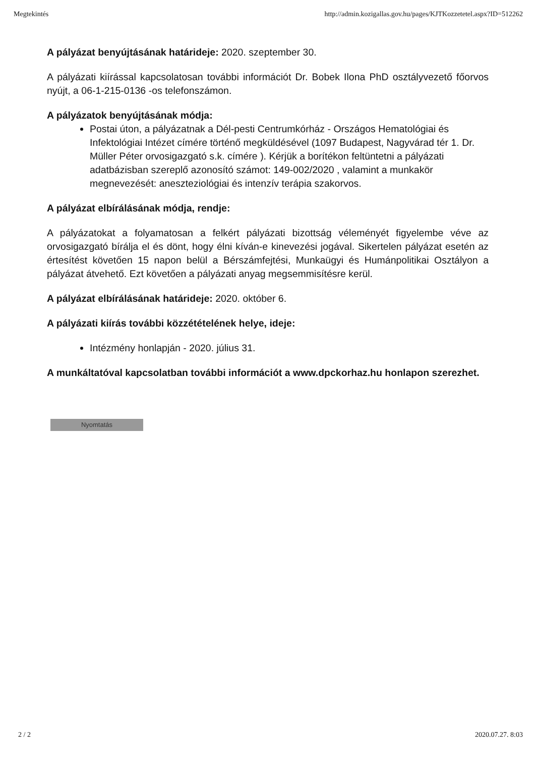Megtekintés http://admin.kozigallas.gov.hu/pages/KJTKozzetetel.aspx?ID=512262
A pályázat benyújtásának határideje: 2020. szeptember 30.
A pályázati kiírással kapcsolatosan további információt Dr. Bobek Ilona PhD osztályvezető főorvos nyújt, a 06-1-215-0136 -os telefonszámon.
A pályázatok benyújtásának módja:
Postai úton, a pályázatnak a Dél-pesti Centrumkórház - Országos Hematológiai és Infektológiai Intézet címére történő megküldésével (1097 Budapest, Nagyvárad tér 1. Dr. Müller Péter orvosigazgató s.k. címére ). Kérjük a borítékon feltüntetni a pályázati adatbázisban szereplő azonosító számot: 149-002/2020 , valamint a munkakör megnevezését: aneszteziológiai és intenzív terápia szakorvos.
A pályázat elbírálásának módja, rendje:
A pályázatokat a folyamatosan a felkért pályázati bizottság véleményét figyelembe véve az orvosigazgató bírálja el és dönt, hogy élni kíván-e kinevezési jogával. Sikertelen pályázat esetén az értesítést követően 15 napon belül a Bérszámfejtési, Munkaügyi és Humánpolitikai Osztályon a pályázat átvehető. Ezt követően a pályázati anyag megsemmisítésre kerül.
A pályázat elbírálásának határideje: 2020. október 6.
A pályázati kiírás további közzétételének helye, ideje:
Intézmény honlapján - 2020. július 31.
A munkáltatóval kapcsolatban további információt a www.dpckorhaz.hu honlapon szerezhet.
Nyomtatás
2 / 2 2020.07.27. 8:03